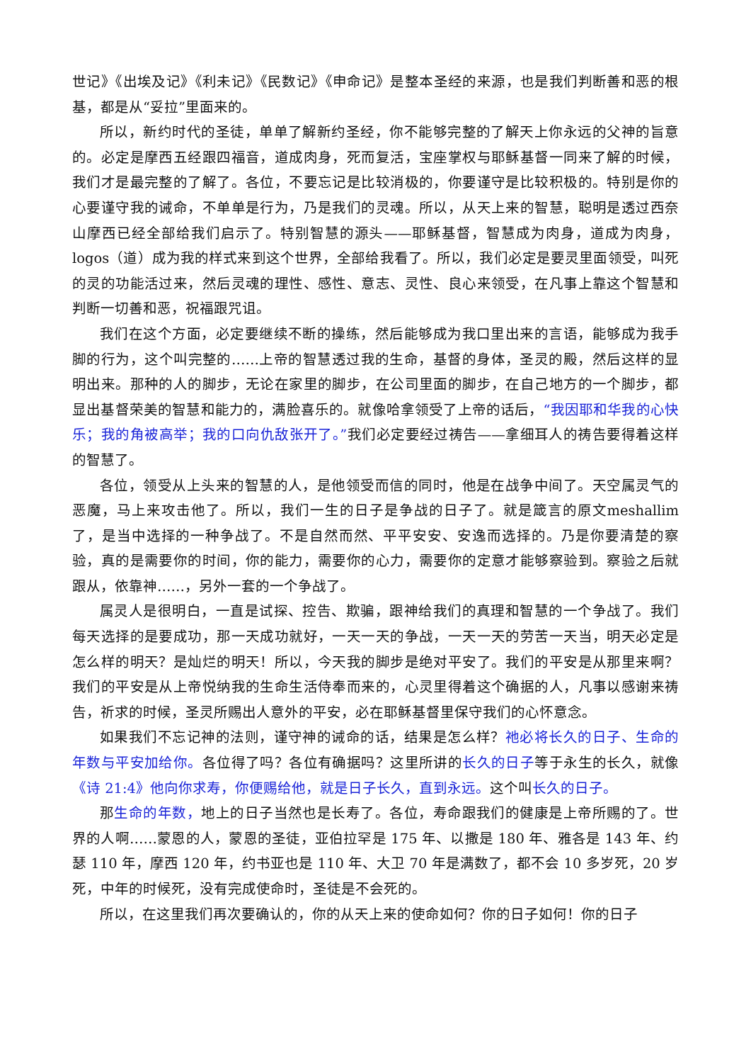世记》《出埃及记》《利未记》《民数记》《申命记》是整本圣经的来源，也是我们判断善和恶的根基，都是从“妥拉”里面来的。
所以，新约时代的圣徒，单单了解新约圣经，你不能够完整的了解天上你永远的父神的旨意的。必定是摩西五经跟四福音，道成肉身，死而复活，宝座掌权与耶稣基督一同来了解的时候，我们才是最完整的了解了。各位，不要忘记是比较消极的，你要谨守是比较积极的。特别是你的心要谨守我的诫命，不单单是行为，乃是我们的灵魂。所以，从天上来的智慧，聪明是透过西奈山摩西已经全部给我们启示了。特别智慧的源头——耶稣基督，智慧成为肉身，道成为肉身，logos（道）成为我的样式来到这个世界，全部给我看了。所以，我们必定是要灵里面领受，叫死的灵的功能活过来，然后灵魂的理性、感性、意志、灵性、良心来领受，在凡事上靠这个智慧和判断一切善和恶，祝福跟咒诅。
我们在这个方面，必定要继续不断的操练，然后能够成为我口里出来的言语，能够成为我手脚的行为，这个叫完整的……上帝的智慧透过我的生命，基督的身体，圣灵的殿，然后这样的显明出来。那种的人的脚步，无论在家里的脚步，在公司里面的脚步，在自己地方的一个脚步，都显出基督荣美的智慧和能力的，满脸喜乐的。就像哈拿领受了上帝的话后，“我因耶和华我的心快乐；我的角被高举；我的口向仇敌张开了。”我们必定要经过祷告——拿细耳人的祷告要得着这样的智慧了。
各位，领受从上头来的智慧的人，是他领受而信的同时，他是在战争中间了。天空属灵气的恶魔，马上来攻击他了。所以，我们一生的日子是争战的日子了。就是箴言的原文meshallim了，是当中选择的一种争战了。不是自然而然、平平安安、安逸而选择的。乃是你要清楚的察验，真的是需要你的时间，你的能力，需要你的心力，需要你的定意才能够察验到。察验之后就跟从，依靠神……，另外一套的一个争战了。
属灵人是很明白，一直是试探、控告、欺骗，跟神给我们的真理和智慧的一个争战了。我们每天选择的是要成功，那一天成功就好，一天一天的争战，一天一天的劳苦一天当，明天必定是怎么样的明天？是灿烂的明天！所以，今天我的脚步是绝对平安了。我们的平安是从那里来啊？我们的平安是从上帝悦纳我的生命生活侍奉而来的，心灵里得着这个确据的人，凡事以感谢来祷告，祈求的时候，圣灵所赐出人意外的平安，必在耶稣基督里保守我们的心怀意念。
如果我们不忘记神的法则，谨守神的诫命的话，结果是怎么样？祂必将长久的日子、生命的年数与平安加给你。各位得了吗？各位有确据吗？这里所讲的长久的日子等于永生的长久，就像《诗 21:4》他向你求寿，你便赐给他，就是日子长久，直到永远。这个叫长久的日子。
那生命的年数，地上的日子当然也是长寿了。各位，寿命跟我们的健康是上帝所赐的了。世界的人啊……蒙恩的人，蒙恩的圣徒，亚伯拉罕是 175 年、以撒是 180 年、雅各是 143 年、约瑟 110 年，摩西 120 年，约书亚也是 110 年、大卫 70 年是满数了，都不会 10 多岁死，20 岁死，中年的时候死，没有完成使命时，圣徒是不会死的。
所以，在这里我们再次要确认的，你的从天上来的使命如何？你的日子如何！你的日子